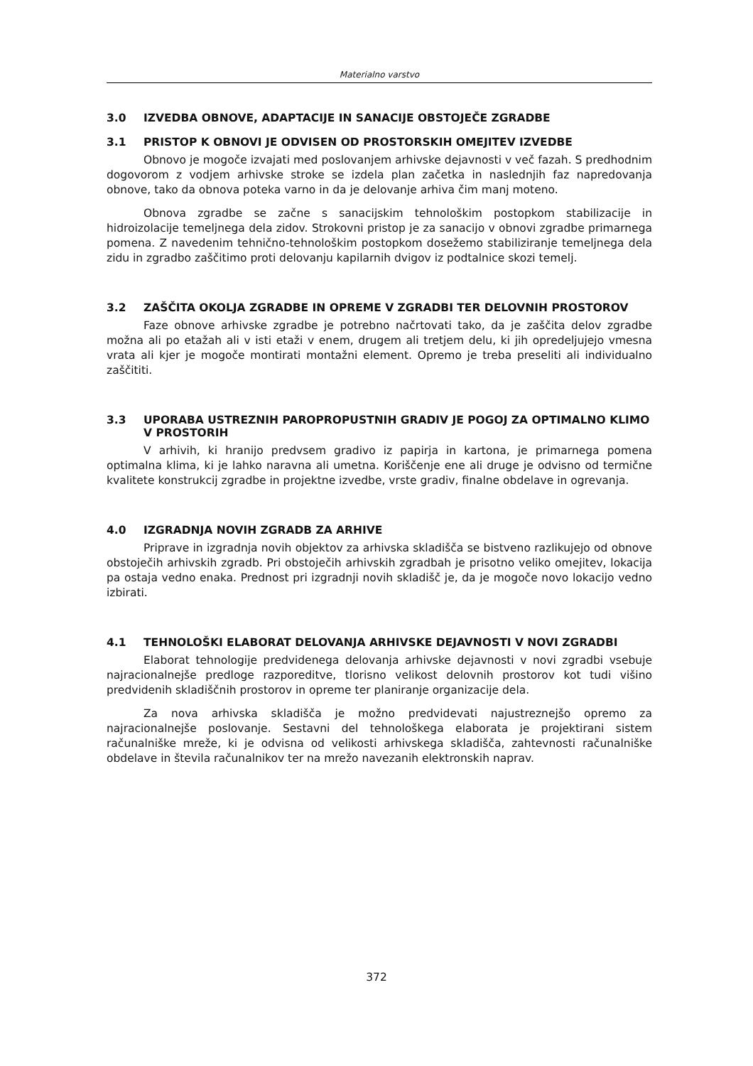Materialno varstvo
3.0 IZVEDBA OBNOVE, ADAPTACIJE IN SANACIJE OBSTOJEČE ZGRADBE
3.1 PRISTOP K OBNOVI JE ODVISEN OD PROSTORSKIH OMEJITEV IZVEDBE
Obnovo je mogoče izvajati med poslovanjem arhivske dejavnosti v več fazah. S predhodnim dogovorom z vodjem arhivske stroke se izdela plan začetka in naslednjih faz napredovanja obnove, tako da obnova poteka varno in da je delovanje arhiva čim manj moteno.
Obnova zgradbe se začne s sanacijskim tehnološkim postopkom stabilizacije in hidroizolacije temeljnega dela zidov. Strokovni pristop je za sanacijo v obnovi zgradbe primarnega pomena. Z navedenim tehnično-tehnološkim postopkom dosežemo stabiliziranje temeljnega dela zidu in zgradbo zaščitimo proti delovanju kapilarnih dvigov iz podtalnice skozi temelj.
3.2 ZAŠČITA OKOLJA ZGRADBE IN OPREME V ZGRADBI TER DELOVNIH PROSTOROV
Faze obnove arhivske zgradbe je potrebno načrtovati tako, da je zaščita delov zgradbe možna ali po etažah ali v isti etaži v enem, drugem ali tretjem delu, ki jih opredeljujejo vmesna vrata ali kjer je mogoče montirati montažni element. Opremo je treba preseliti ali individualno zaščititi.
3.3 UPORABA USTREZNIH PAROPROPUSTNIH GRADIV JE POGOJ ZA OPTIMALNO KLIMO V PROSTORIH
V arhivih, ki hranijo predvsem gradivo iz papirja in kartona, je primarnega pomena optimalna klima, ki je lahko naravna ali umetna. Koriščenje ene ali druge je odvisno od termične kvalitete konstrukcij zgradbe in projektne izvedbe, vrste gradiv, finalne obdelave in ogrevanja.
4.0 IZGRADNJA NOVIH ZGRADB ZA ARHIVE
Priprave in izgradnja novih objektov za arhivska skladišča se bistveno razlikujejo od obnove obstoječih arhivskih zgradb. Pri obstoječih arhivskih zgradbah je prisotno veliko omejitev, lokacija pa ostaja vedno enaka. Prednost pri izgradnji novih skladišč je, da je mogoče novo lokacijo vedno izbirati.
4.1 TEHNOLOŠKI ELABORAT DELOVANJA ARHIVSKE DEJAVNOSTI V NOVI ZGRADBI
Elaborat tehnologije predvidenega delovanja arhivske dejavnosti v novi zgradbi vsebuje najracionalnejše predloge razporeditve, tlorisno velikost delovnih prostorov kot tudi višino predvidenih skladiščnih prostorov in opreme ter planiranje organizacije dela.
Za nova arhivska skladišča je možno predvidevati najustreznejšo opremo za najracionalnejše poslovanje. Sestavni del tehnološkega elaborata je projektirani sistem računalniške mreže, ki je odvisna od velikosti arhivskega skladišča, zahtevnosti računalniške obdelave in števila računalnikov ter na mrežo navezanih elektronskih naprav.
372